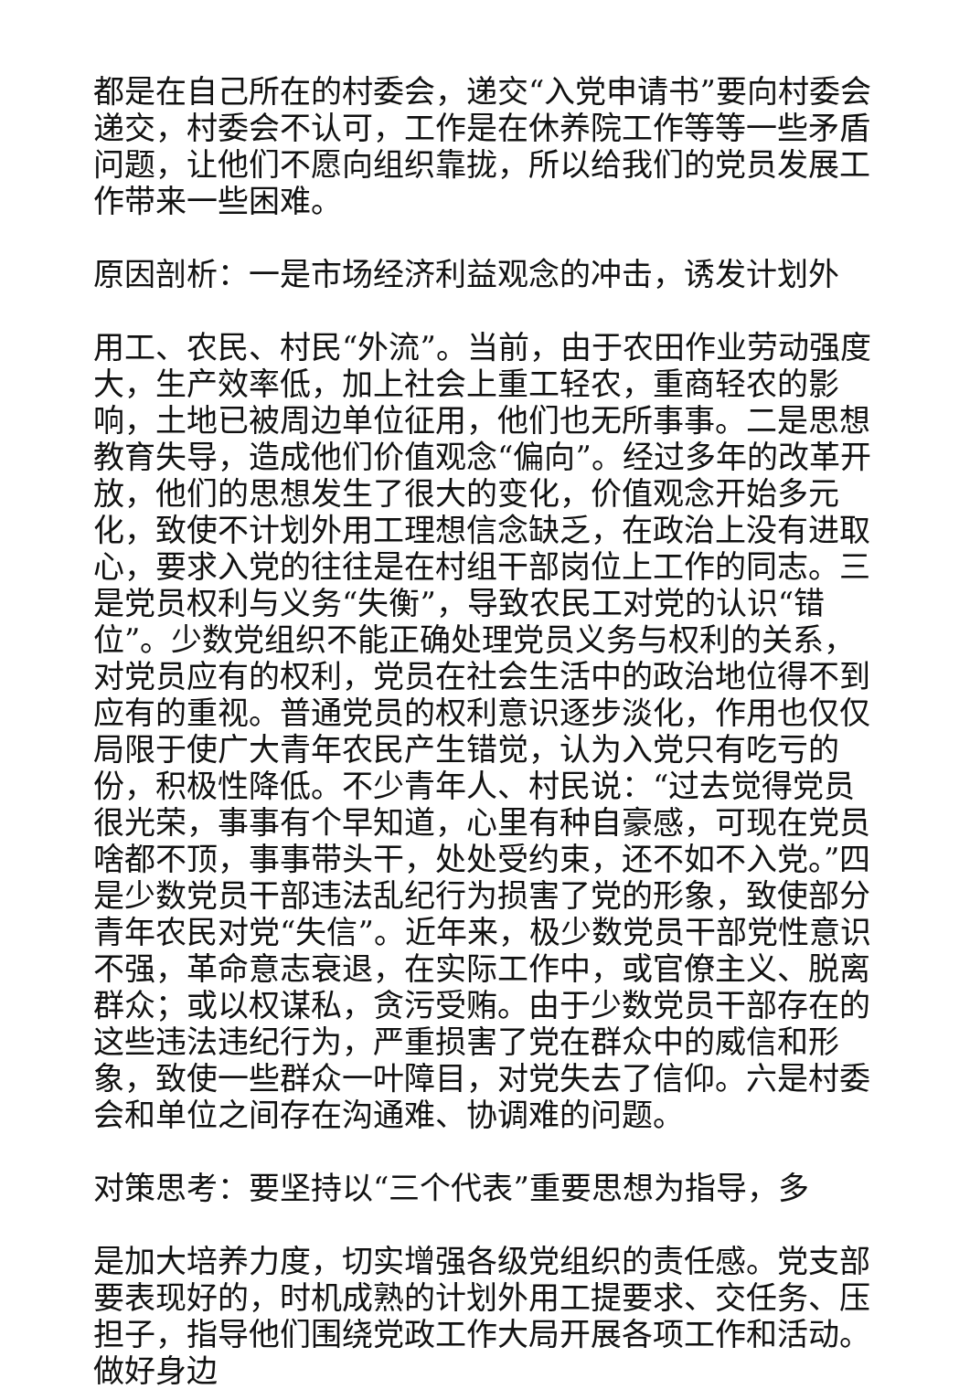都是在自己所在的村委会，递交“入党申请书”要向村委会递交，村委会不认可，工作是在休养院工作等等一些矛盾问题，让他们不愿向组织靠拢，所以给我们的党员发展工作带来一些困难。
原因剖析：一是市场经济利益观念的冲击，诱发计划外
用工、农民、村民“外流”。当前，由于农田作业劳动强度大，生产效率低，加上社会上重工轻农，重商轻农的影响，土地已被周边单位征用，他们也无所事事。二是思想教育失导，造成他们价值观念“偏向”。经过多年的改革开放，他们的思想发生了很大的变化，价值观念开始多元化，致使不计划外用工理想信念缺乏，在政治上没有进取心，要求入党的往往是在村组干部岗位上工作的同志。三是党员权利与义务“失衡”，导致农民工对党的认识“错位”。少数党组织不能正确处理党员义务与权利的关系，对党员应有的权利，党员在社会生活中的政治地位得不到应有的重视。普通党员的权利意识逐步淡化，作用也仅仅局限于使广大青年农民产生错觉，认为入党只有吃亏的份，积极性降低。不少青年人、村民说：“过去觉得党员很光荣，事事有个早知道，心里有种自豪感，可现在党员啥都不顶，事事带头干，处处受约束，还不如不入党。”四是少数党员干部违法乱纪行为损害了党的形象，致使部分青年农民对党“失信”。近年来，极少数党员干部党性意识不强，革命意志衰退，在实际工作中，或官僚主义、脱离群众；或以权谋私，贪污受贿。由于少数党员干部存在的这些违法违纪行为，严重损害了党在群众中的威信和形象，致使一些群众一叶障目，对党失去了信仰。六是村委会和单位之间存在沟通难、协调难的问题。
对策思考：要坚持以“三个代表”重要思想为指导，多
是加大培养力度，切实增强各级党组织的责任感。党支部要表现好的，时机成熟的计划外用工提要求、交任务、压担子，指导他们围绕党政工作大局开展各项工作和活动。做好身边